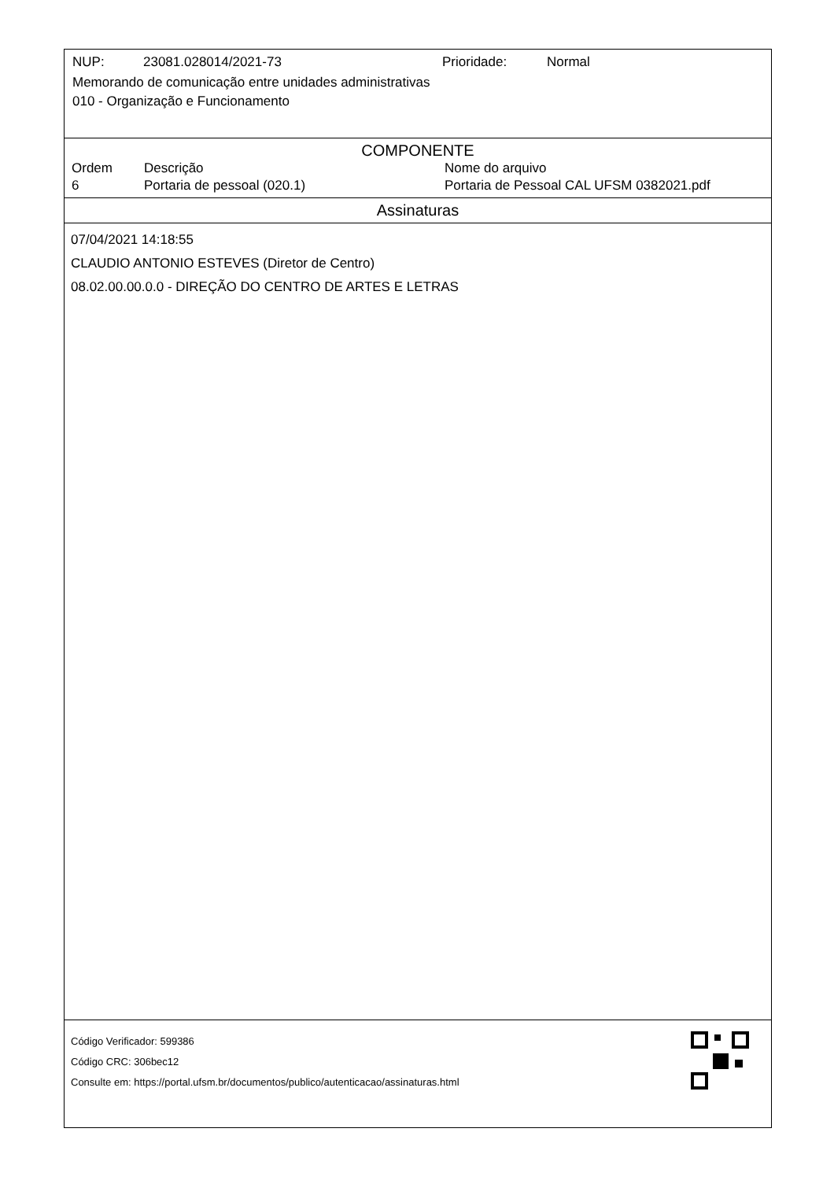NUP: 23081.028014/2021-73 Prioridade: Normal
Memorando de comunicação entre unidades administrativas
010 - Organização e Funcionamento
COMPONENTE
| Ordem | Descrição | Nome do arquivo |
| --- | --- | --- |
| 6 | Portaria de pessoal (020.1) | Portaria de Pessoal CAL UFSM 0382021.pdf |
Assinaturas
07/04/2021 14:18:55
CLAUDIO ANTONIO ESTEVES (Diretor de Centro)
08.02.00.00.0.0 - DIREÇÃO DO CENTRO DE ARTES E LETRAS
Código Verificador: 599386
Código CRC: 306bec12
Consulte em: https://portal.ufsm.br/documentos/publico/autenticacao/assinaturas.html